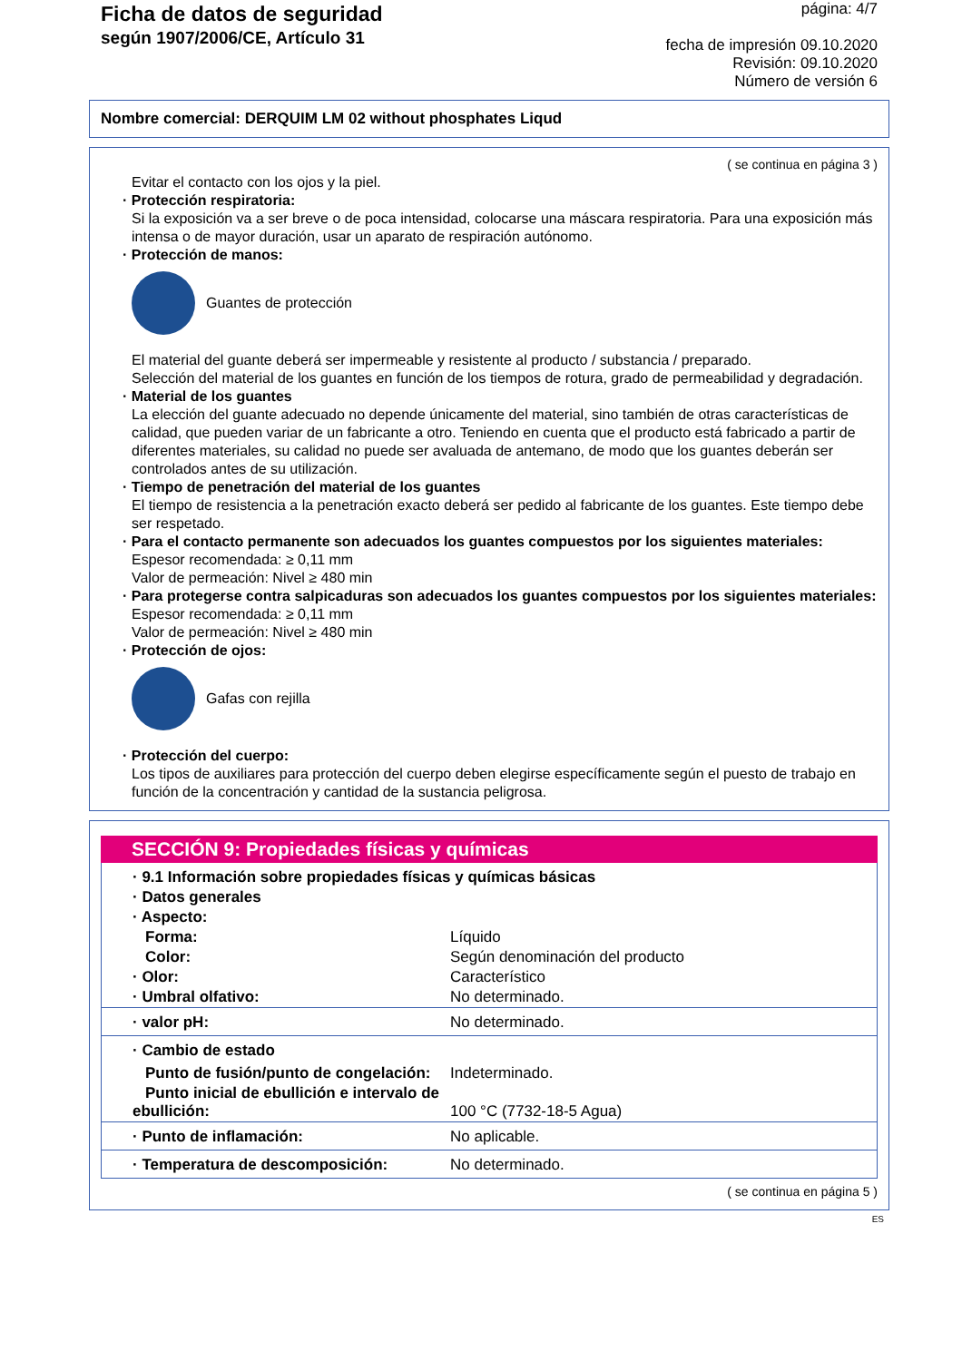Ficha de datos de seguridad
según 1907/2006/CE, Artículo 31
página: 4/7
fecha de impresión 09.10.2020
Revisión: 09.10.2020
Número de versión 6
Nombre comercial: DERQUIM LM 02 without phosphates Liqud
( se continua en página 3 )
Evitar el contacto con los ojos y la piel.
· Protección respiratoria:
Si la exposición va a ser breve o de poca intensidad, colocarse una máscara respiratoria. Para una exposición más intensa o de mayor duración, usar un aparato de respiración autónomo.
· Protección de manos:
Guantes de protección
El material del guante deberá ser impermeable y resistente al producto / substancia / preparado.
Selección del material de los guantes en función de los tiempos de rotura, grado de permeabilidad y degradación.
· Material de los guantes
La elección del guante adecuado no depende únicamente del material, sino también de otras características de calidad, que pueden variar de un fabricante a otro. Teniendo en cuenta que el producto está fabricado a partir de diferentes materiales, su calidad no puede ser avaluada de antemano, de modo que los guantes deberán ser controlados antes de su utilización.
· Tiempo de penetración del material de los guantes
El tiempo de resistencia a la penetración exacto deberá ser pedido al fabricante de los guantes. Este tiempo debe ser respetado.
· Para el contacto permanente son adecuados los guantes compuestos por los siguientes materiales:
Espesor recomendada: ≥ 0,11 mm
Valor de permeación: Nivel ≥ 480 min
· Para protegerse contra salpicaduras son adecuados los guantes compuestos por los siguientes materiales:
Espesor recomendada: ≥ 0,11 mm
Valor de permeación: Nivel ≥ 480 min
· Protección de ojos:
Gafas con rejilla
· Protección del cuerpo:
Los tipos de auxiliares para protección del cuerpo deben elegirse específicamente según el puesto de trabajo en función de la concentración y cantidad de la sustancia peligrosa.
SECCIÓN 9: Propiedades físicas y químicas
| · 9.1 Información sobre propiedades físicas y químicas básicas | |
| · Datos generales | |
| · Aspecto: | |
| Forma: | Líquido |
| Color: | Según denominación del producto |
| · Olor: | Característico |
| · Umbral olfativo: | No determinado. |
| · valor pH: | No determinado. |
| · Cambio de estado | |
| Punto de fusión/punto de congelación: | Indeterminado. |
| Punto inicial de ebullición e intervalo de ebullición: | 100 °C (7732-18-5 Agua) |
| · Punto de inflamación: | No aplicable. |
| · Temperatura de descomposición: | No determinado. |
( se continua en página 5 )
ES